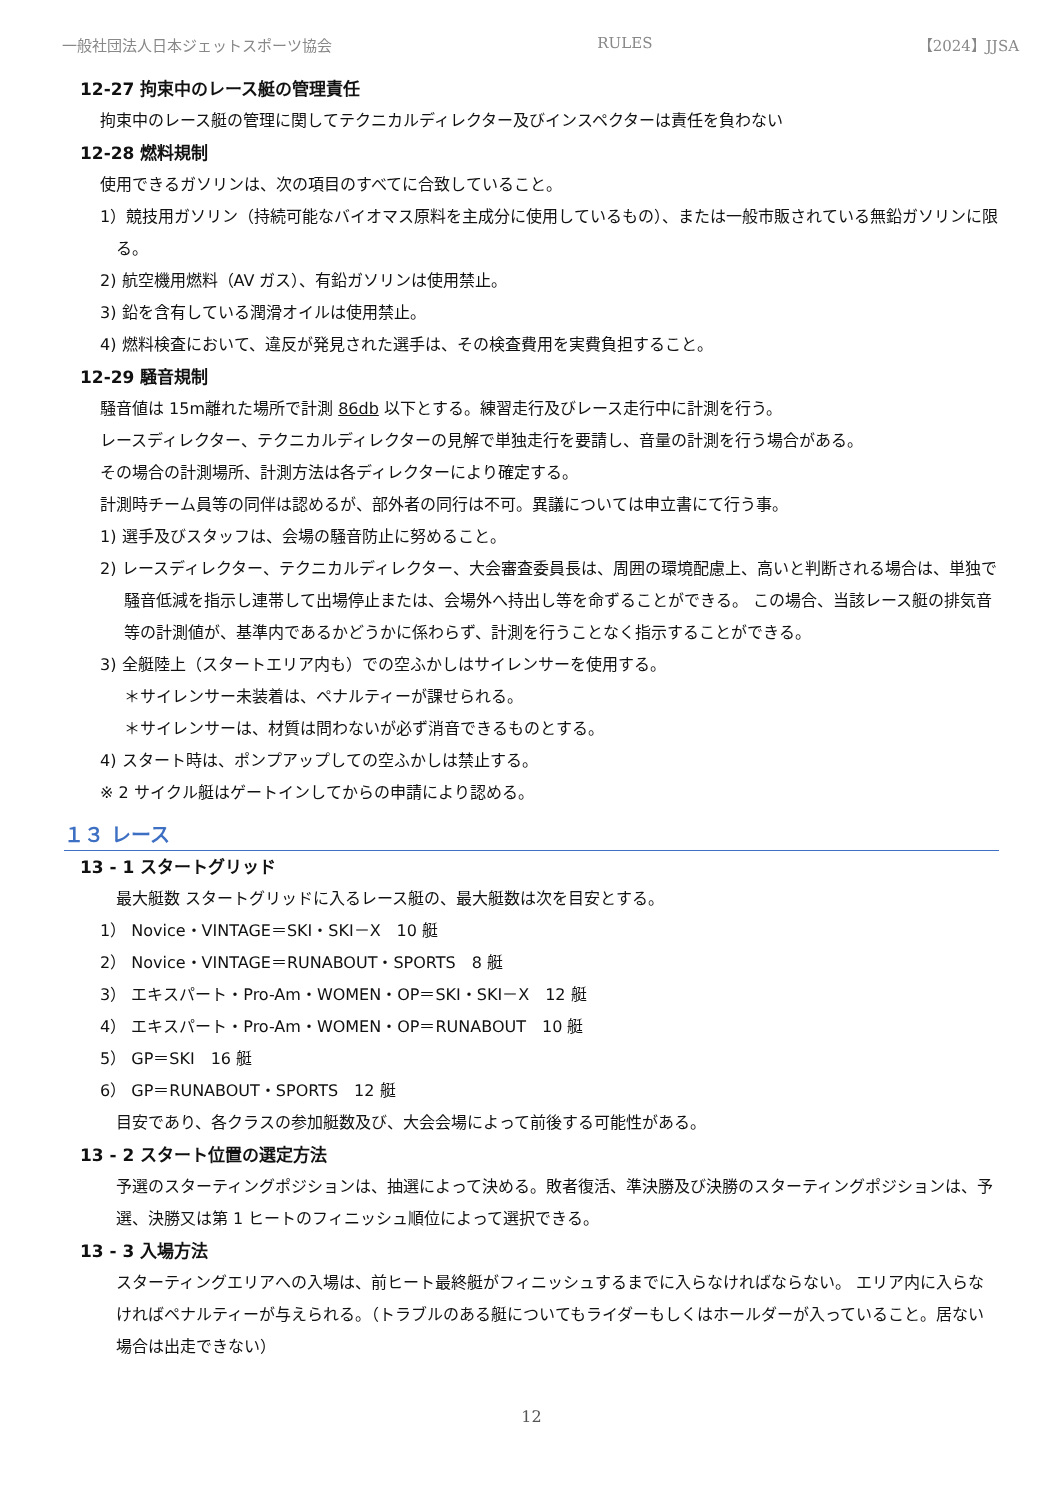一般社団法人日本ジェットスポーツ協会 RULES 【2024】JJSA
12-27 拘束中のレース艇の管理責任
拘束中のレース艇の管理に関してテクニカルディレクター及びインスペクターは責任を負わない
12-28 燃料規制
使用できるガソリンは、次の項目のすべてに合致していること。
1）競技用ガソリン（持続可能なバイオマス原料を主成分に使用しているもの）、または一般市販されている無鉛ガソリンに限る。
2) 航空機用燃料（AV ガス）、有鉛ガソリンは使用禁止。
3) 鉛を含有している潤滑オイルは使用禁止。
4) 燃料検査において、違反が発見された選手は、その検査費用を実費負担すること。
12-29 騒音規制
騒音値は 15m離れた場所で計測 86db 以下とする。練習走行及びレース走行中に計測を行う。
レースディレクター、テクニカルディレクターの見解で単独走行を要請し、音量の計測を行う場合がある。
その場合の計測場所、計測方法は各ディレクターにより確定する。
計測時チーム員等の同伴は認めるが、部外者の同行は不可。異議については申立書にて行う事。
1) 選手及びスタッフは、会場の騒音防止に努めること。
2) レースディレクター、テクニカルディレクター、大会審査委員長は、周囲の環境配慮上、高いと判断される場合は、単独で騒音低減を指示し連帯して出場停止または、会場外へ持出し等を命ずることができる。 この場合、当該レース艇の排気音等の計測値が、基準内であるかどうかに係わらず、計測を行うことなく指示することができる。
3) 全艇陸上（スタートエリア内も）での空ふかしはサイレンサーを使用する。
＊サイレンサー未装着は、ペナルティーが課せられる。
＊サイレンサーは、材質は問わないが必ず消音できるものとする。
4) スタート時は、ポンプアップしての空ふかしは禁止する。
※ 2 サイクル艇はゲートインしてからの申請により認める。
１３ レース
13 - 1 スタートグリッド
最大艇数 スタートグリッドに入るレース艇の、最大艇数は次を目安とする。
1） Novice・VINTAGE＝SKI・SKI－X　10 艇
2） Novice・VINTAGE＝RUNABOUT・SPORTS　8 艇
3） エキスパート・Pro-Am・WOMEN・OP＝SKI・SKI－X　12 艇
4） エキスパート・Pro-Am・WOMEN・OP＝RUNABOUT　10 艇
5） GP＝SKI　16 艇
6） GP＝RUNABOUT・SPORTS　12 艇
目安であり、各クラスの参加艇数及び、大会会場によって前後する可能性がある。
13 - 2 スタート位置の選定方法
予選のスターティングポジションは、抽選によって決める。敗者復活、準決勝及び決勝のスターティングポジションは、予選、決勝又は第 1 ヒートのフィニッシュ順位によって選択できる。
13 - 3 入場方法
スターティングエリアへの入場は、前ヒート最終艇がフィニッシュするまでに入らなければならない。 エリア内に入らなければペナルティーが与えられる。（トラブルのある艇についてもライダーもしくはホールダーが入っていること。居ない場合は出走できない）
12